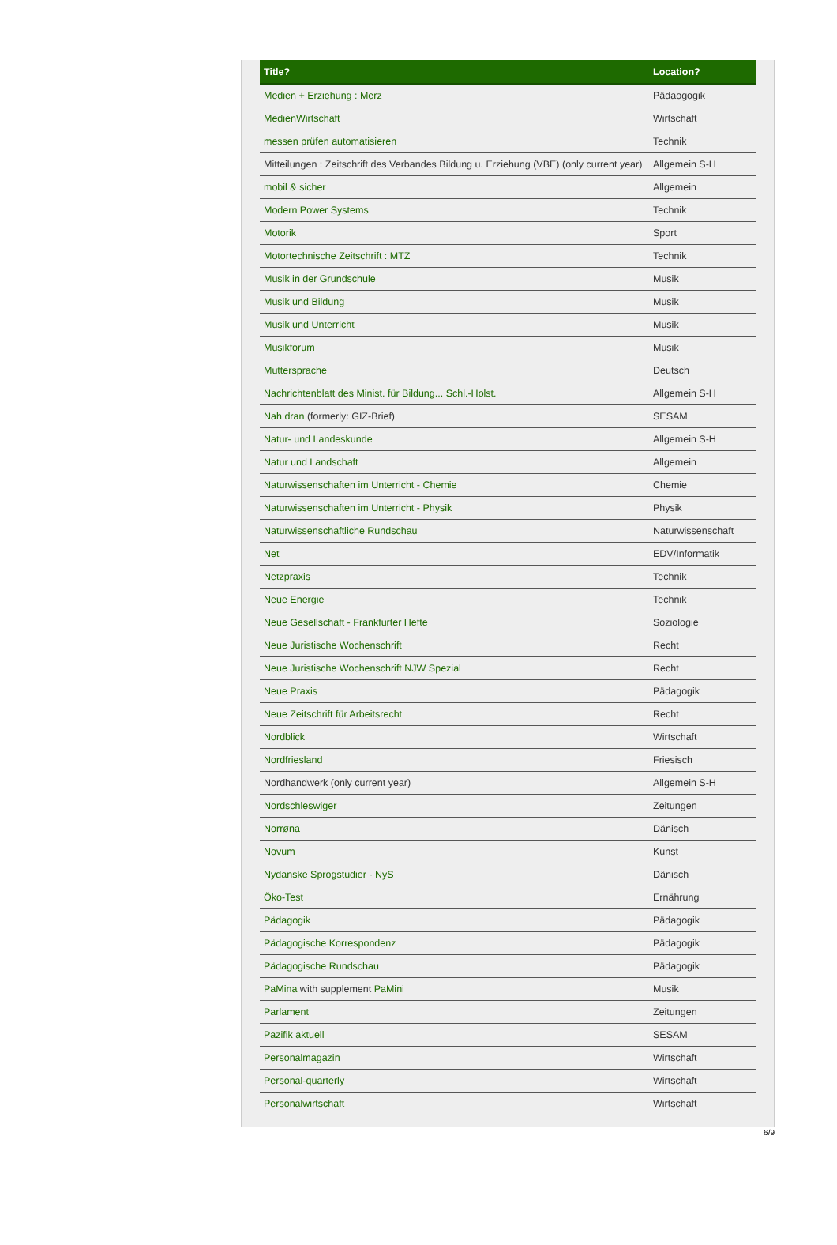| Title? | Location? |
| --- | --- |
| Medien + Erziehung : Merz | Pädaogogik |
| MedienWirtschaft | Wirtschaft |
| messen prüfen automatisieren | Technik |
| Mitteilungen : Zeitschrift des Verbandes Bildung u. Erziehung (VBE) (only current year) | Allgemein S-H |
| mobil & sicher | Allgemein |
| Modern Power Systems | Technik |
| Motorik | Sport |
| Motortechnische Zeitschrift : MTZ | Technik |
| Musik in der Grundschule | Musik |
| Musik und Bildung | Musik |
| Musik und Unterricht | Musik |
| Musikforum | Musik |
| Muttersprache | Deutsch |
| Nachrichtenblatt des Minist. für Bildung... Schl.-Holst. | Allgemein S-H |
| Nah dran (formerly: GIZ-Brief) | SESAM |
| Natur- und Landeskunde | Allgemein S-H |
| Natur und Landschaft | Allgemein |
| Naturwissenschaften im Unterricht - Chemie | Chemie |
| Naturwissenschaften im Unterricht - Physik | Physik |
| Naturwissenschaftliche Rundschau | Naturwissenschaft |
| Net | EDV/Informatik |
| Netzpraxis | Technik |
| Neue Energie | Technik |
| Neue Gesellschaft - Frankfurter Hefte | Soziologie |
| Neue Juristische Wochenschrift | Recht |
| Neue Juristische Wochenschrift NJW Spezial | Recht |
| Neue Praxis | Pädagogik |
| Neue Zeitschrift für Arbeitsrecht | Recht |
| Nordblick | Wirtschaft |
| Nordfriesland | Friesisch |
| Nordhandwerk (only current year) | Allgemein S-H |
| Nordschleswiger | Zeitungen |
| Norrøna | Dänisch |
| Novum | Kunst |
| Nydanske Sprogstudier - NyS | Dänisch |
| Öko-Test | Ernährung |
| Pädagogik | Pädagogik |
| Pädagogische Korrespondenz | Pädagogik |
| Pädagogische Rundschau | Pädagogik |
| PaMina with supplement PaMini | Musik |
| Parlament | Zeitungen |
| Pazifik aktuell | SESAM |
| Personalmagazin | Wirtschaft |
| Personal-quarterly | Wirtschaft |
| Personalwirtschaft | Wirtschaft |
6/9